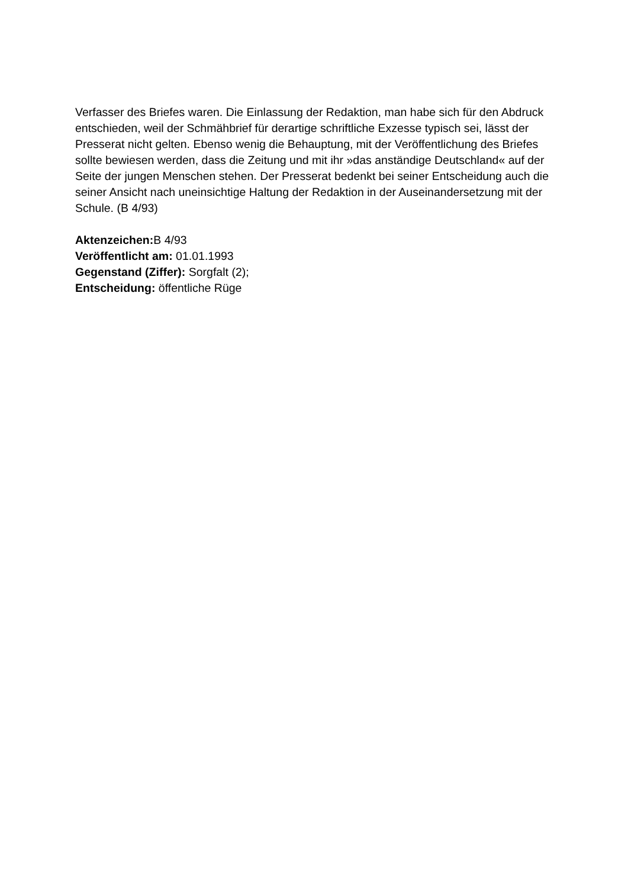Verfasser des Briefes waren. Die Einlassung der Redaktion, man habe sich für den Abdruck entschieden, weil der Schmähbrief für derartige schriftliche Exzesse typisch sei, lässt der Presserat nicht gelten. Ebenso wenig die Behauptung, mit der Veröffentlichung des Briefes sollte bewiesen werden, dass die Zeitung und mit ihr »das anständige Deutschland« auf der Seite der jungen Menschen stehen. Der Presserat bedenkt bei seiner Entscheidung auch die seiner Ansicht nach uneinsichtige Haltung der Redaktion in der Auseinandersetzung mit der Schule. (B 4/93)
Aktenzeichen: B 4/93
Veröffentlicht am: 01.01.1993
Gegenstand (Ziffer): Sorgfalt (2);
Entscheidung: öffentliche Rüge